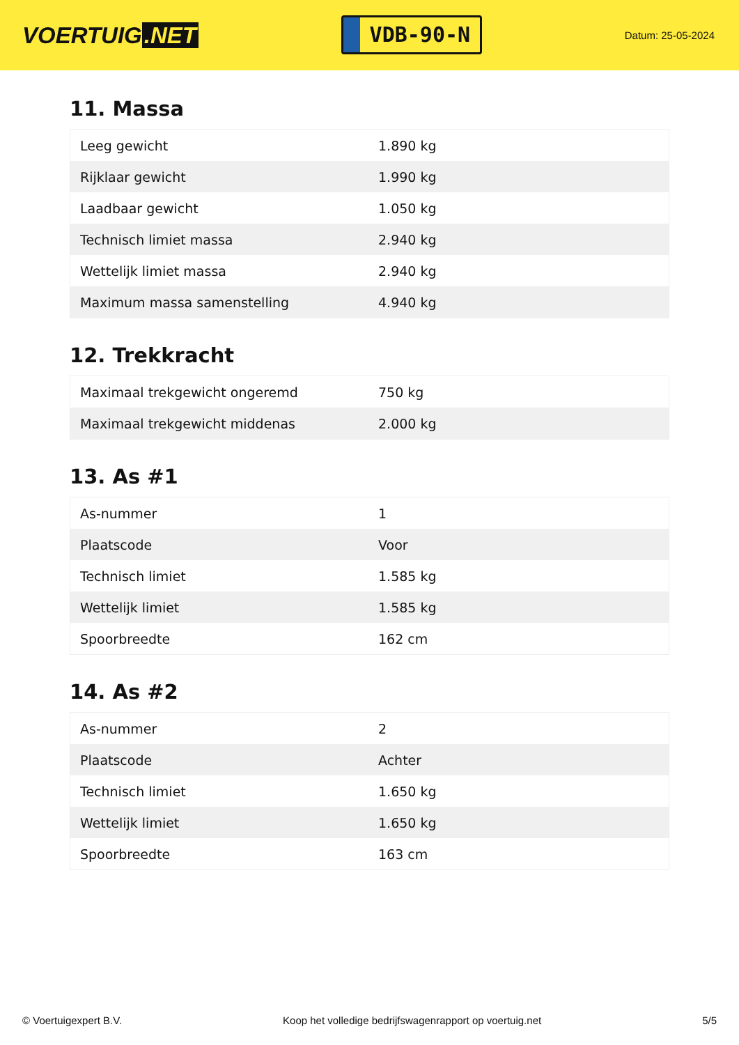VOERTUIG.NET
VDB-90-N
Datum: 25-05-2024
11. Massa
| Leeg gewicht | 1.890 kg |
| Rijklaar gewicht | 1.990 kg |
| Laadbaar gewicht | 1.050 kg |
| Technisch limiet massa | 2.940 kg |
| Wettelijk limiet massa | 2.940 kg |
| Maximum massa samenstelling | 4.940 kg |
12. Trekkracht
| Maximaal trekgewicht ongeremd | 750 kg |
| Maximaal trekgewicht middenas | 2.000 kg |
13. As #1
| As-nummer | 1 |
| Plaatscode | Voor |
| Technisch limiet | 1.585 kg |
| Wettelijk limiet | 1.585 kg |
| Spoorbreedte | 162 cm |
14. As #2
| As-nummer | 2 |
| Plaatscode | Achter |
| Technisch limiet | 1.650 kg |
| Wettelijk limiet | 1.650 kg |
| Spoorbreedte | 163 cm |
© Voertuigexpert B.V. Koop het volledige bedrijfswagenrapport op voertuig.net 5/5